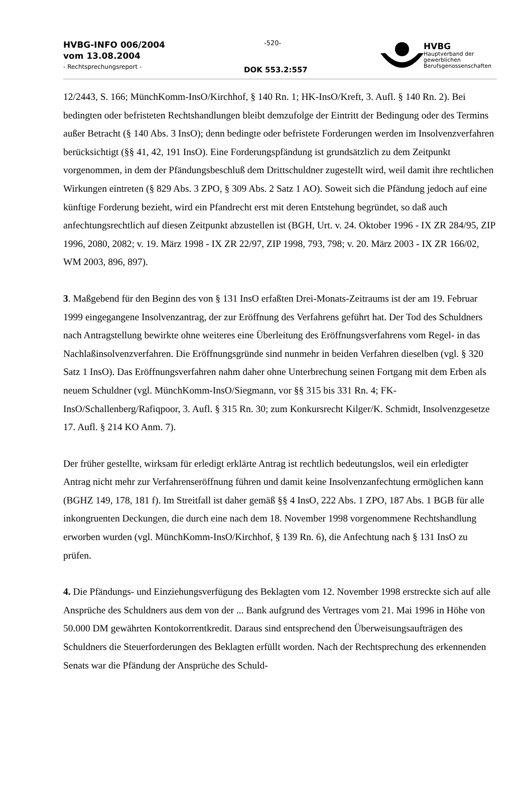HVBG-INFO 006/2004
vom 13.08.2004
- Rechtsprechungsreport -
-520-
DOK 553.2:557
HVBG
Hauptverband der
gewerblichen
Berufsgenossenschaften
12/2443, S. 166; MünchKomm-InsO/Kirchhof, § 140 Rn. 1; HK-InsO/Kreft, 3. Aufl. § 140 Rn. 2). Bei bedingten oder befristeten Rechtshandlungen bleibt demzufolge der Eintritt der Bedingung oder des Termins außer Betracht (§ 140 Abs. 3 InsO); denn bedingte oder befristete Forderungen werden im Insolvenzverfahren berücksichtigt (§§ 41, 42, 191 InsO). Eine Forderungspfändung ist grundsätzlich zu dem Zeitpunkt vorgenommen, in dem der Pfändungsbeschluß dem Drittschuldner zugestellt wird, weil damit ihre rechtlichen Wirkungen eintreten (§ 829 Abs. 3 ZPO, § 309 Abs. 2 Satz 1 AO). Soweit sich die Pfändung jedoch auf eine künftige Forderung bezieht, wird ein Pfandrecht erst mit deren Entstehung begründet, so daß auch anfechtungsrechtlich auf diesen Zeitpunkt abzustellen ist (BGH, Urt. v. 24. Oktober 1996 - IX ZR 284/95, ZIP 1996, 2080, 2082; v. 19. März 1998 - IX ZR 22/97, ZIP 1998, 793, 798; v. 20. März 2003 - IX ZR 166/02, WM 2003, 896, 897).
3. Maßgebend für den Beginn des von § 131 InsO erfaßten Drei-Monats-Zeitraums ist der am 19. Februar 1999 eingegangene Insolvenzantrag, der zur Eröffnung des Verfahrens geführt hat. Der Tod des Schuldners nach Antragstellung bewirkte ohne weiteres eine Überleitung des Eröffnungsverfahrens vom Regel- in das Nachlaßinsolvenzverfahren. Die Eröffnungsgründe sind nunmehr in beiden Verfahren dieselben (vgl. § 320 Satz 1 InsO). Das Eröffnungsverfahren nahm daher ohne Unterbrechung seinen Fortgang mit dem Erben als neuem Schuldner (vgl. MünchKomm-InsO/Siegmann, vor §§ 315 bis 331 Rn. 4; FK-InsO/Schallenberg/Rafiqpoor, 3. Aufl. § 315 Rn. 30; zum Konkursrecht Kilger/K. Schmidt, Insolvenzgesetze 17. Aufl. § 214 KO Anm. 7).
Der früher gestellte, wirksam für erledigt erklärte Antrag ist rechtlich bedeutungslos, weil ein erledigter Antrag nicht mehr zur Verfahrenseröffnung führen und damit keine Insolvenzanfechtung ermöglichen kann (BGHZ 149, 178, 181 f). Im Streitfall ist daher gemäß §§ 4 InsO, 222 Abs. 1 ZPO, 187 Abs. 1 BGB für alle inkongruenten Deckungen, die durch eine nach dem 18. November 1998 vorgenommene Rechtshandlung erworben wurden (vgl. MünchKomm-InsO/Kirchhof, § 139 Rn. 6), die Anfechtung nach § 131 InsO zu prüfen.
4. Die Pfändungs- und Einziehungsverfügung des Beklagten vom 12. November 1998 erstreckte sich auf alle Ansprüche des Schuldners aus dem von der ... Bank aufgrund des Vertrages vom 21. Mai 1996 in Höhe von 50.000 DM gewährten Kontokorrentkredit. Daraus sind entsprechend den Überweisungsaufträgen des Schuldners die Steuerforderungen des Beklagten erfüllt worden. Nach der Rechtsprechung des erkennenden Senats war die Pfändung der Ansprüche des Schuld-